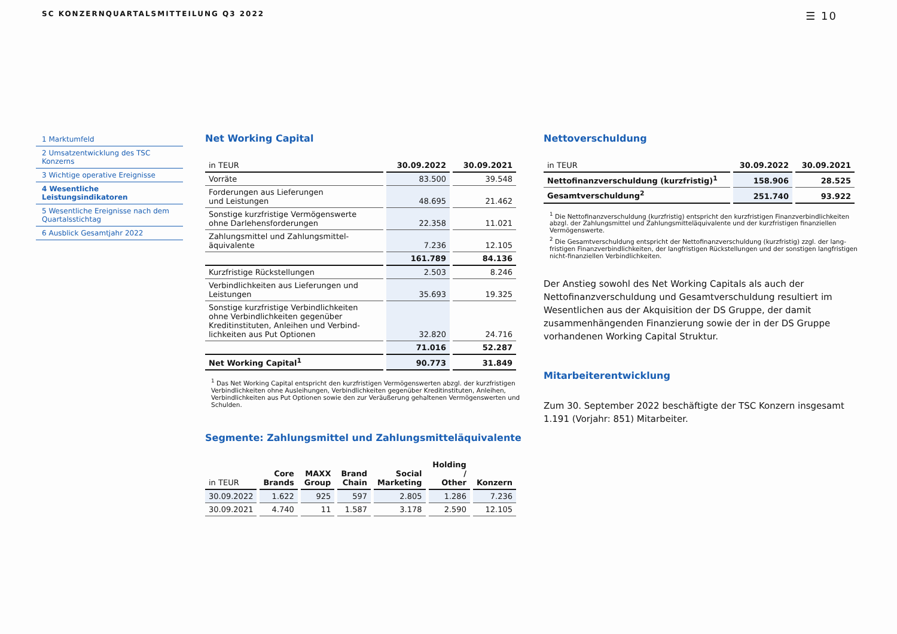SC KONZERNQUARTALSMITTEILUNG Q3 2022 ☰ 10
1 Marktumfeld
2 Umsatzentwicklung des TSC Konzerns
3 Wichtige operative Ereignisse
4 Wesentliche Leistungsindikatoren
5 Wesentliche Ereignisse nach dem Quartalsstichtag
6 Ausblick Gesamtjahr 2022
Net Working Capital
| in TEUR | 30.09.2022 | 30.09.2021 |
| --- | --- | --- |
| Vorräte | 83.500 | 39.548 |
| Forderungen aus Lieferungen und Leistungen | 48.695 | 21.462 |
| Sonstige kurzfristige Vermögenswerte ohne Darlehensforderungen | 22.358 | 11.021 |
| Zahlungsmittel und Zahlungsmittel- äquivalente | 7.236 | 12.105 |
| | 161.789 | 84.136 |
| Kurzfristige Rückstellungen | 2.503 | 8.246 |
| Verbindlichkeiten aus Lieferungen und Leistungen | 35.693 | 19.325 |
| Sonstige kurzfristige Verbindlichkeiten ohne Verbindlichkeiten gegenüber Kreditinstituten, Anleihen und Verbind- lichkeiten aus Put Optionen | 32.820 | 24.716 |
| | 71.016 | 52.287 |
| Net Working Capital<sup>1</sup> | 90.773 | 31.849 |
<sup>1</sup> Das Net Working Capital entspricht den kurzfristigen Vermögenswerten abzgl. der kurzfristigen Verbindlichkeiten ohne Ausleihungen, Verbindlichkeiten gegenüber Kreditinstituten, Anleihen, Verbindlichkeiten aus Put Optionen sowie den zur Veräußerung gehaltenen Vermögenswerten und Schulden.
Segmente: Zahlungsmittel und Zahlungsmitteläquivalente
| in TEUR | Core Brands | MAXX Group | Brand Chain | Social Marketing | Holding / Other | Konzern |
| --- | --- | --- | --- | --- | --- | --- |
| 30.09.2022 | 1.622 | 925 | 597 | 2.805 | 1.286 | 7.236 |
| 30.09.2021 | 4.740 | 11 | 1.587 | 3.178 | 2.590 | 12.105 |
Nettoverschuldung
| in TEUR | 30.09.2022 | 30.09.2021 |
| --- | --- | --- |
| Nettofinanzverschuldung (kurzfristig)<sup>1</sup> | 158.906 | 28.525 |
| Gesamtverschuldung<sup>2</sup> | 251.740 | 93.922 |
<sup>1</sup> Die Nettofinanzverschuldung (kurzfristig) entspricht den kurzfristigen Finanzverbindlichkeiten abzgl. der Zahlungsmittel und Zahlungsmitteläquivalente und der kurzfristigen finanziellen Vermögenswerte.
<sup>2</sup> Die Gesamtverschuldung entspricht der Nettofinanzverschuldung (kurzfristig) zzgl. der lang­fristigen Finanzverbindlichkeiten, der langfristigen Rückstellungen und der sonstigen lang­fristigen nicht-finanziellen Verbindlichkeiten.
Der Anstieg sowohl des Net Working Capitals als auch der Nettofinanzver­schuldung und Gesamtverschuldung resultiert im Wesentlichen aus der Akquisition der DS Gruppe, der damit zusammenhängenden Finanzierung sowie der in der DS Gruppe vorhandenen Working Capital Struktur.
Mitarbeiterentwicklung
Zum 30. September 2022 beschäftigte der TSC Konzern insgesamt 1.191 (Vorjahr: 851) Mitarbeiter.